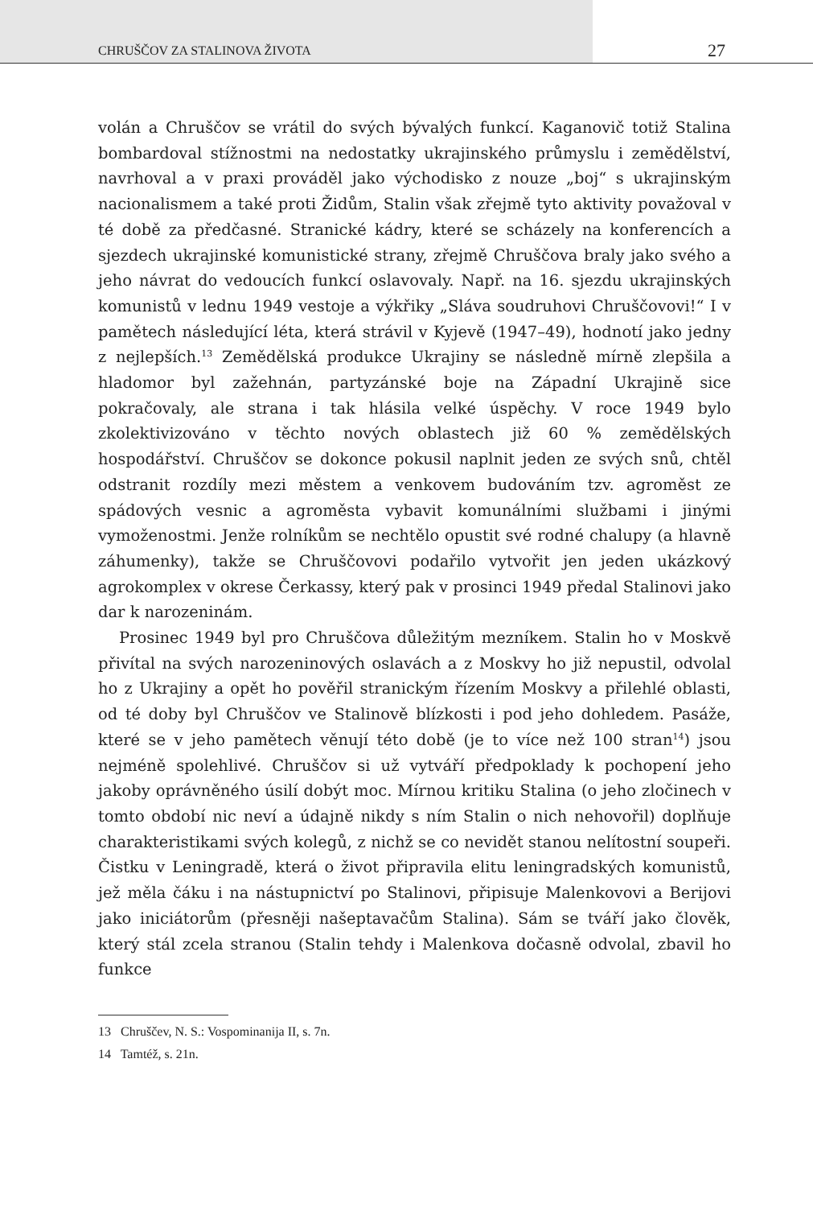CHRUŠČOV ZA STALINOVA ŽIVOTA 27
volán a Chruščov se vrátil do svých bývalých funkcí. Kaganovič totiž Stalina bombardoval stížnostmi na nedostatky ukrajinského průmyslu i zemědělství, navrhoval a v praxi prováděl jako východisko z nouze „boj“ s ukrajinským nacionalismem a také proti Židům, Stalin však zřejmě tyto aktivity považoval v té době za předčasné. Stranické kádry, které se scházely na konferencích a sjezdech ukrajinské komunistické strany, zřejmě Chruščova braly jako svého a jeho návrat do vedoucích funkcí oslavovaly. Např. na 16. sjezdu ukrajinských komunistů v lednu 1949 vestoje a výkřiky „Sláva soudruhovi Chruščovovi!“ I v pamětech následující léta, která strávil v Kyjevě (1947–49), hodnotí jako jedny z nejlepších.<sup>13</sup> Zemědělská produkce Ukrajiny se následně mírně zlepšila a hladomor byl zažehnán, partyzánské boje na Západní Ukrajině sice pokračovaly, ale strana i tak hlásila velké úspěchy. V roce 1949 bylo zkolektivizováno v těchto nových oblastech již 60 % zemědělských hospodářství. Chruščov se dokonce pokusil naplnit jeden ze svých snů, chtěl odstranit rozdíly mezi městem a venkovem budováním tzv. agroměst ze spádových vesnic a agroměsta vybavit komunálními službami i jinými vymoženostmi. Jenže rolníkům se nechtělo opustit své rodné chalupy (a hlavně záhumenky), takže se Chruščovovi podařilo vytvořit jen jeden ukázkový agrokomplex v okrese Čerkassy, který pak v prosinci 1949 předal Stalinovi jako dar k narozeninám.
Prosinec 1949 byl pro Chruščova důležitým mezníkem. Stalin ho v Moskvě přivítal na svých narozeninových oslavách a z Moskvy ho již nepustil, odvolal ho z Ukrajiny a opět ho pověřil stranickým řízením Moskvy a přilehlé oblasti, od té doby byl Chruščov ve Stalinově blízkosti i pod jeho dohledem. Pasáže, které se v jeho pamětech věnují této době (je to více než 100 stran<sup>14</sup>) jsou nejméně spolehlivé. Chruščov si už vytváří předpoklady k pochopení jeho jakoby oprávněného úsilí dobýt moc. Mírnou kritiku Stalina (o jeho zločinech v tomto období nic neví a údajně nikdy s ním Stalin o nich nehovořil) doplňuje charakteristikami svých kolegů, z nichž se co nevidět stanou nelítostní soupeři. Čistku v Leningradě, která o život připravila elitu leningradských komunistů, jež měla čáku i na nástupnictví po Stalinovi, připisuje Malenkovovi a Berijovi jako iniciátorům (přesněji našeptavačům Stalina). Sám se tváří jako člověk, který stál zcela stranou (Stalin tehdy i Malenkova dočasně odvolal, zbavil ho funkce
13 Chruščev, N. S.: Vospominanija II, s. 7n.
14 Tamtéž, s. 21n.